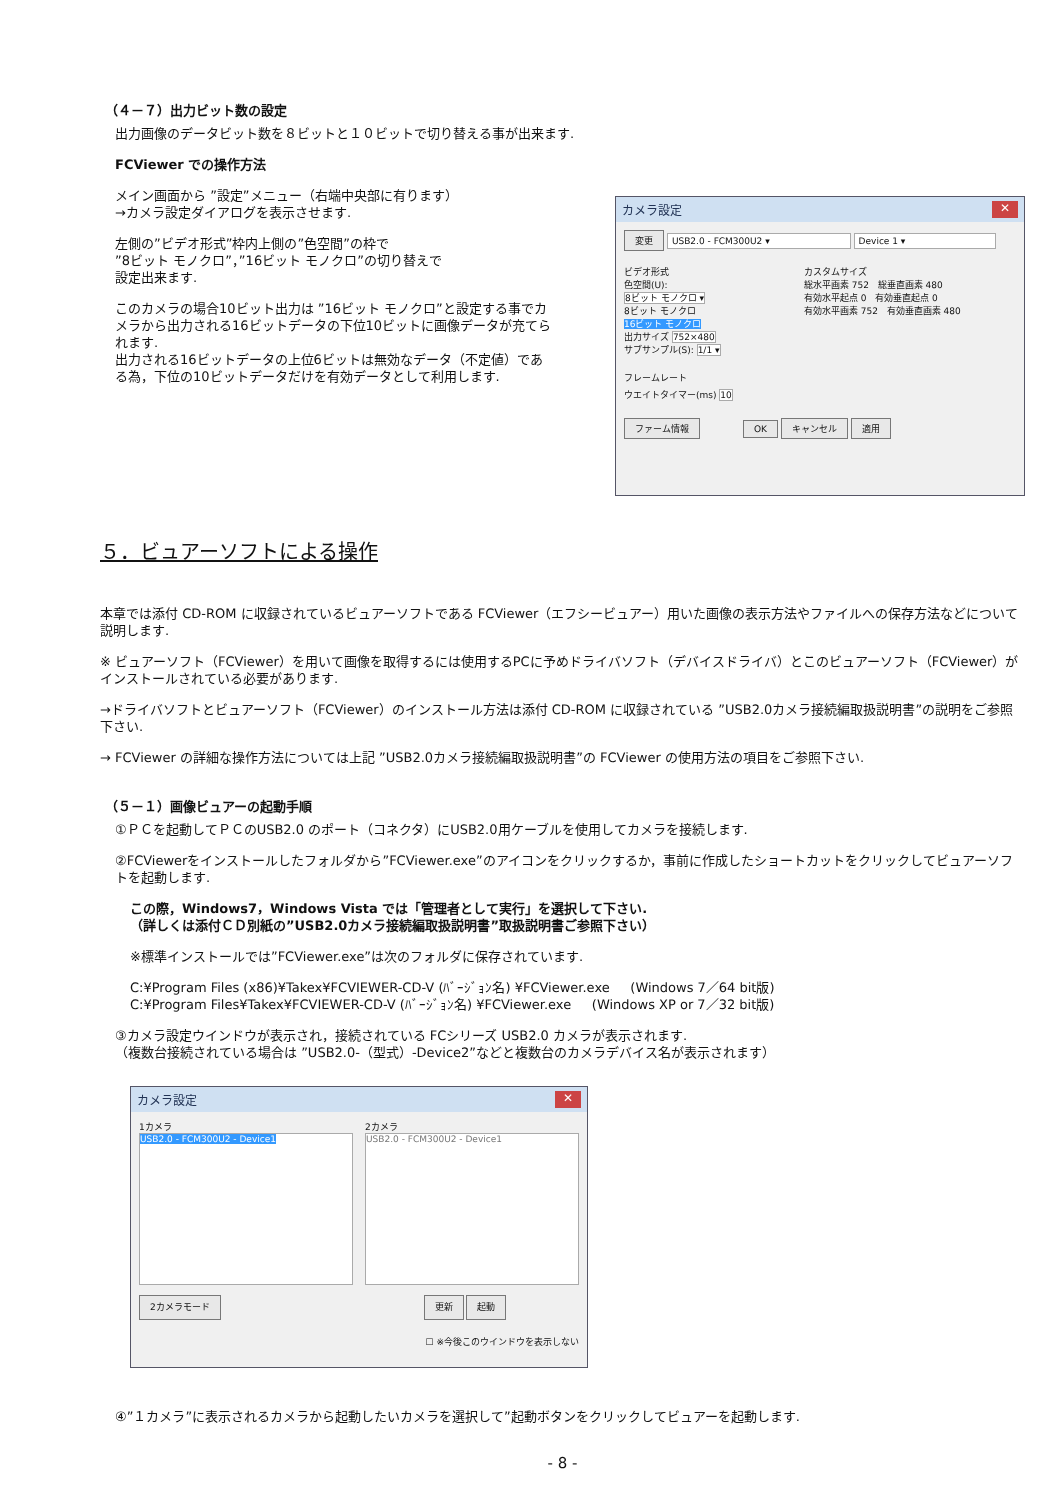（４－７）出力ビット数の設定
出力画像のデータビット数を８ビットと１０ビットで切り替える事が出来ます.
FCViewer での操作方法
メイン画面から ”設定”メニュー（右端中央部に有ります）
→カメラ設定ダイアログを表示させます.
左側の”ビデオ形式”枠内上側の”色空間”の枠で
”8ビット モノクロ”，”16ビット モノクロ”の切り替えで
設定出来ます.
このカメラの場合10ビット出力は ”16ビット モノクロ”と設定する事でカメラから出力される16ビットデータの下位10ビットに画像データが充てられます.
出力される16ビットデータの上位6ビットは無効なデータ（不定値）である為，下位の10ビットデータだけを有効データとして利用します.
カメラ設定 ✕
変更 USB2.0 - FCM300U2 ▾ Device 1 ▾
ビデオ形式
色空間(U):
8ビット モノクロ ▾
8ビット モノクロ
16ビット モノクロ
出力サイズ 752×480
サブサンプル(S): 1/1 ▾
カスタムサイズ
総水平画素 752 総垂直画素 480
有効水平起点 0 有効垂直起点 0
有効水平画素 752 有効垂直画素 480
フレームレート
ウエイトタイマー(ms) 10
ファーム情報 OK キャンセル 適用
５．ビュアーソフトによる操作
本章では添付 CD-ROM に収録されているビュアーソフトである FCViewer（エフシービュアー）用いた画像の表示方法やファイルへの保存方法などについて説明します.
※ ビュアーソフト（FCViewer）を用いて画像を取得するには使用するPCに予めドライバソフト（デバイスドライバ）とこのビュアーソフト（FCViewer）がインストールされている必要があります.
→ドライバソフトとビュアーソフト（FCViewer）のインストール方法は添付 CD-ROM に収録されている ”USB2.0カメラ接続編取扱説明書”の説明をご参照下さい.
→ FCViewer の詳細な操作方法については上記 ”USB2.0カメラ接続編取扱説明書”の FCViewer の使用方法の項目をご参照下さい.
（５－１）画像ビュアーの起動手順
①ＰＣを起動してＰＣのUSB2.0 のポート（コネクタ）にUSB2.0用ケーブルを使用してカメラを接続します.
②FCViewerをインストールしたフォルダから”FCViewer.exe”のアイコンをクリックするか，事前に作成したショートカットをクリックしてビュアーソフトを起動します.
この際，Windows7，Windows Vista では「管理者として実行」を選択して下さい.
（詳しくは添付ＣＤ別紙の”USB2.0カメラ接続編取扱説明書”取扱説明書ご参照下さい）
※標準インストールでは”FCViewer.exe”は次のフォルダに保存されています.
C:¥Program Files (x86)¥Takex¥FCVIEWER-CD-V (ﾊﾞｰｼﾞｮﾝ名) ¥FCViewer.exe (Windows 7／64 bit版)
C:¥Program Files¥Takex¥FCVIEWER-CD-V (ﾊﾞｰｼﾞｮﾝ名) ¥FCViewer.exe (Windows XP or 7／32 bit版)
③カメラ設定ウインドウが表示され，接続されている FCシリーズ USB2.0 カメラが表示されます.
（複数台接続されている場合は ”USB2.0-（型式）-Device2”などと複数台のカメラデバイス名が表示されます）
カメラ設定 ✕
1カメラ
USB2.0 - FCM300U2 - Device1
2カメラ
USB2.0 - FCM300U2 - Device1
2カメラモード 更新 起動
☐ ※今後このウインドウを表示しない
④”１カメラ”に表示されるカメラから起動したいカメラを選択して”起動ボタンをクリックしてビュアーを起動します.
- 8 -